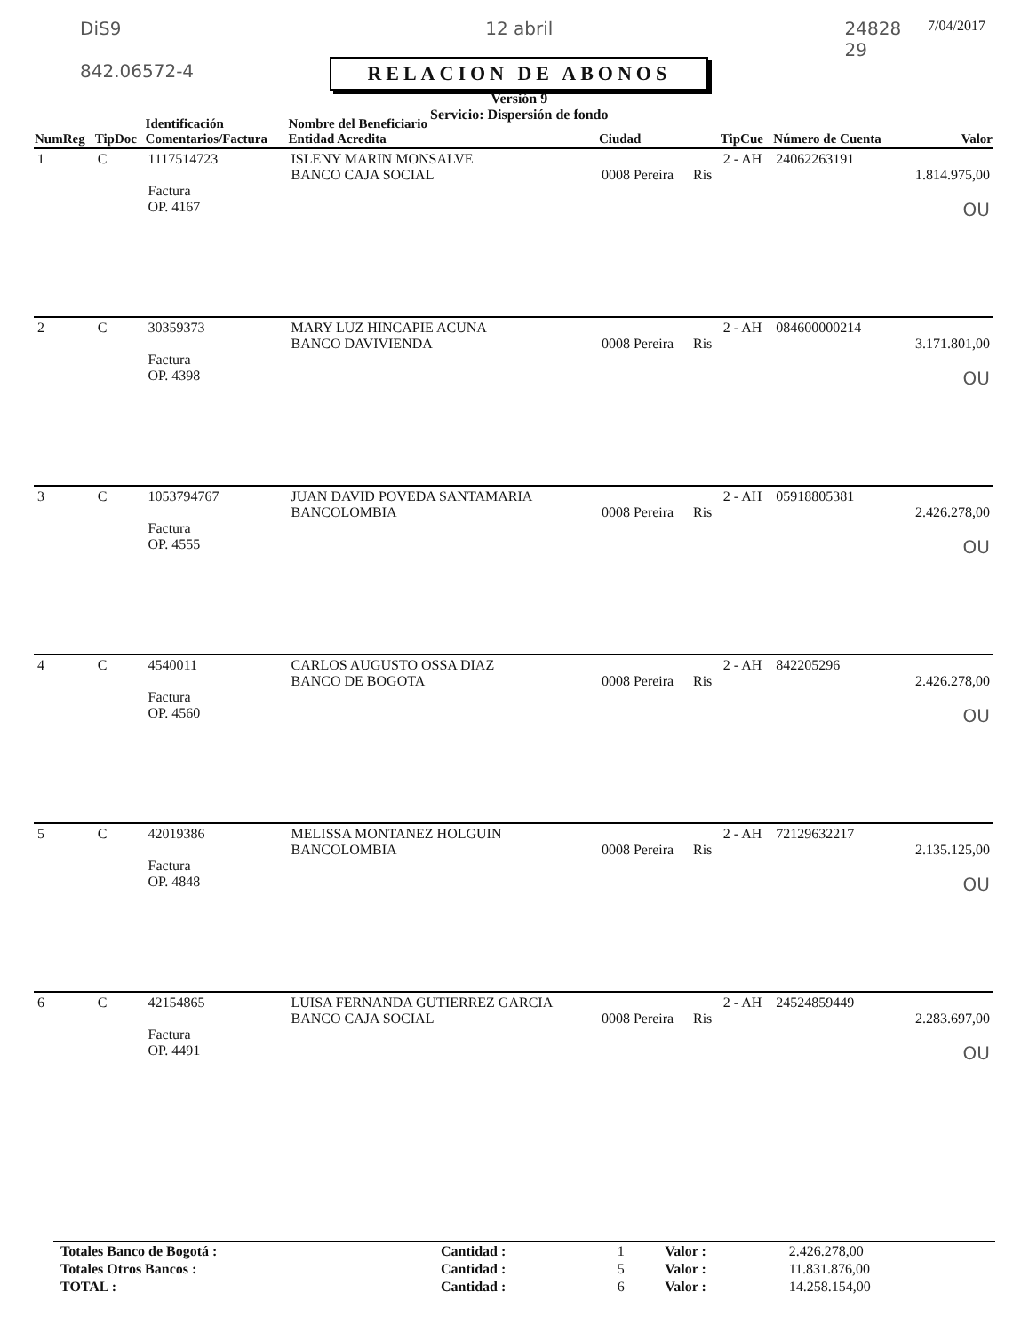DiS9
842.06572-4
12 abril
RELACION DE ABONOS
Versión 9
Servicio: Dispersión de fondo
24828
29 7/04/2017
| NumReg | TipDoc | Identificación Comentarios/Factura | Nombre del Beneficiario Entidad Acredita | Ciudad | | TipCue | Número de Cuenta | Valor |
| --- | --- | --- | --- | --- | --- | --- | --- | --- |
| 1 | C | 1117514723 Factura OP. 4167 | ISLENY MARIN MONSALVE BANCO CAJA SOCIAL | 0008 Pereira | Ris | 2 - AH | 24062263191 | 1.814.975,00 OU |
| 2 | C | 30359373 Factura OP. 4398 | MARY LUZ HINCAPIE ACUNA BANCO DAVIVIENDA | 0008 Pereira | Ris | 2 - AH | 084600000214 | 3.171.801,00 OU |
| 3 | C | 1053794767 Factura OP. 4555 | JUAN DAVID POVEDA SANTAMARIA BANCOLOMBIA | 0008 Pereira | Ris | 2 - AH | 05918805381 | 2.426.278,00 OU |
| 4 | C | 4540011 Factura OP. 4560 | CARLOS AUGUSTO OSSA DIAZ BANCO DE BOGOTA | 0008 Pereira | Ris | 2 - AH | 842205296 | 2.426.278,00 OU |
| 5 | C | 42019386 Factura OP. 4848 | MELISSA MONTANEZ HOLGUIN BANCOLOMBIA | 0008 Pereira | Ris | 2 - AH | 72129632217 | 2.135.125,00 OU |
| 6 | C | 42154865 Factura OP. 4491 | LUISA FERNANDA GUTIERREZ GARCIA BANCO CAJA SOCIAL | 0008 Pereira | Ris | 2 - AH | 24524859449 | 2.283.697,00 OU |
| Totales Banco de Bogotá : | Cantidad : | 1 | Valor : | 2.426.278,00 |
| Totales Otros Bancos : | Cantidad : | 5 | Valor : | 11.831.876,00 |
| TOTAL : | Cantidad : | 6 | Valor : | 14.258.154,00 |